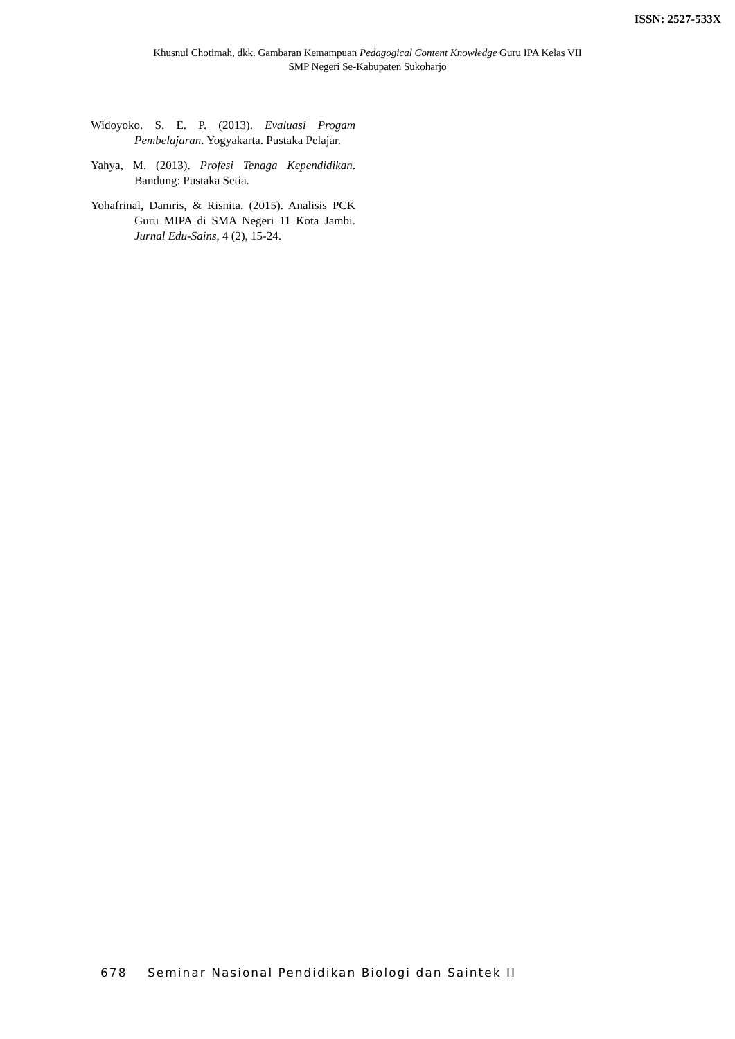ISSN: 2527-533X
Khusnul Chotimah, dkk. Gambaran Kemampuan Pedagogical Content Knowledge Guru IPA Kelas VII
SMP Negeri Se-Kabupaten Sukoharjo
Widoyoko. S. E. P. (2013). Evaluasi Progam Pembelajaran. Yogyakarta. Pustaka Pelajar.
Yahya, M. (2013). Profesi Tenaga Kependidikan. Bandung: Pustaka Setia.
Yohafrinal, Damris, & Risnita. (2015). Analisis PCK Guru MIPA di SMA Negeri 11 Kota Jambi. Jurnal Edu-Sains, 4 (2), 15-24.
678 Seminar Nasional Pendidikan Biologi dan Saintek II